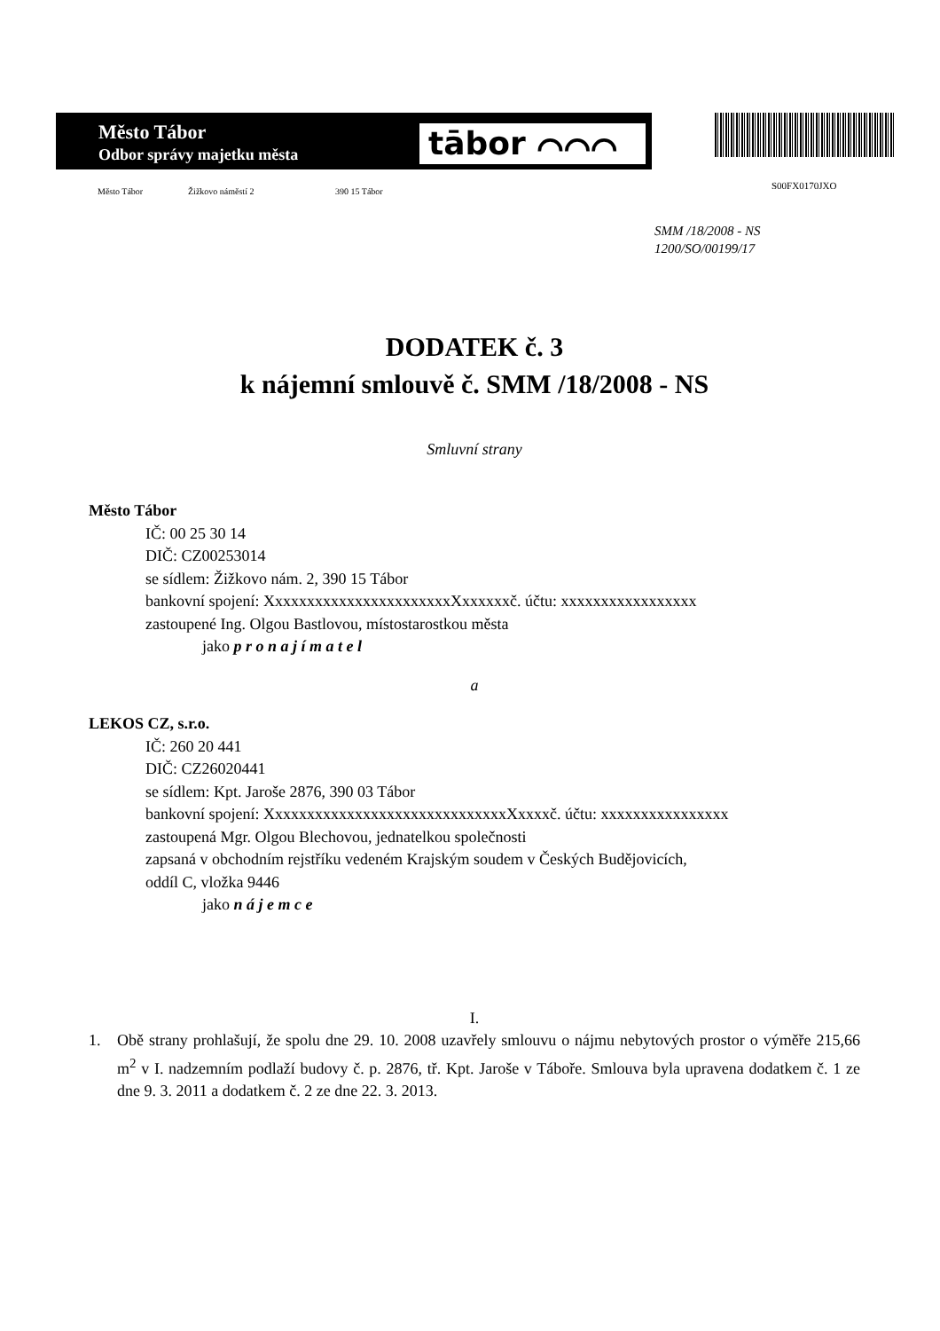Město Tábor
Odbor správy majetku města
tābor ⌒⌒⌒
Město Tábor Žižkovo náměstí 2 390 15 Tábor S00FX0170JXO
SMM /18/2008 - NS
1200/SO/00199/17
DODATEK č. 3
k nájemní smlouvě č. SMM /18/2008 - NS
Smluvní strany
Město Tábor
IČ: 00 25 30 14
DIČ: CZ00253014
se sídlem: Žižkovo nám. 2, 390 15 Tábor
bankovní spojení: XxxxxxxxxxxxxxxxxxxxxxxXxxxxxxč. účtu: xxxxxxxxxxxxxxxxx
zastoupené Ing. Olgou Bastlovou, místostarostkou města
jako p r o n a j í m a t e l
a
LEKOS CZ, s.r.o.
IČ: 260 20 441
DIČ: CZ26020441
se sídlem: Kpt. Jaroše 2876, 390 03 Tábor
bankovní spojení: XxxxxxxxxxxxxxxxxxxxxxxxxxxxxxXxxxxč. účtu: xxxxxxxxxxxxxxxx
zastoupená Mgr. Olgou Blechovou, jednatelkou společnosti
zapsaná v obchodním rejstříku vedeném Krajským soudem v Českých Budějovicích,
oddíl C, vložka 9446
jako n á j e m c e
I.
1. Obě strany prohlašují, že spolu dne 29. 10. 2008 uzavřely smlouvu o nájmu nebytových prostor o výměře 215,66 m<sup>2</sup> v I. nadzemním podlaží budovy č. p. 2876, tř. Kpt. Jaroše v Táboře. Smlouva byla upravena dodatkem č. 1 ze dne 9. 3. 2011 a dodatkem č. 2 ze dne 22. 3. 2013.